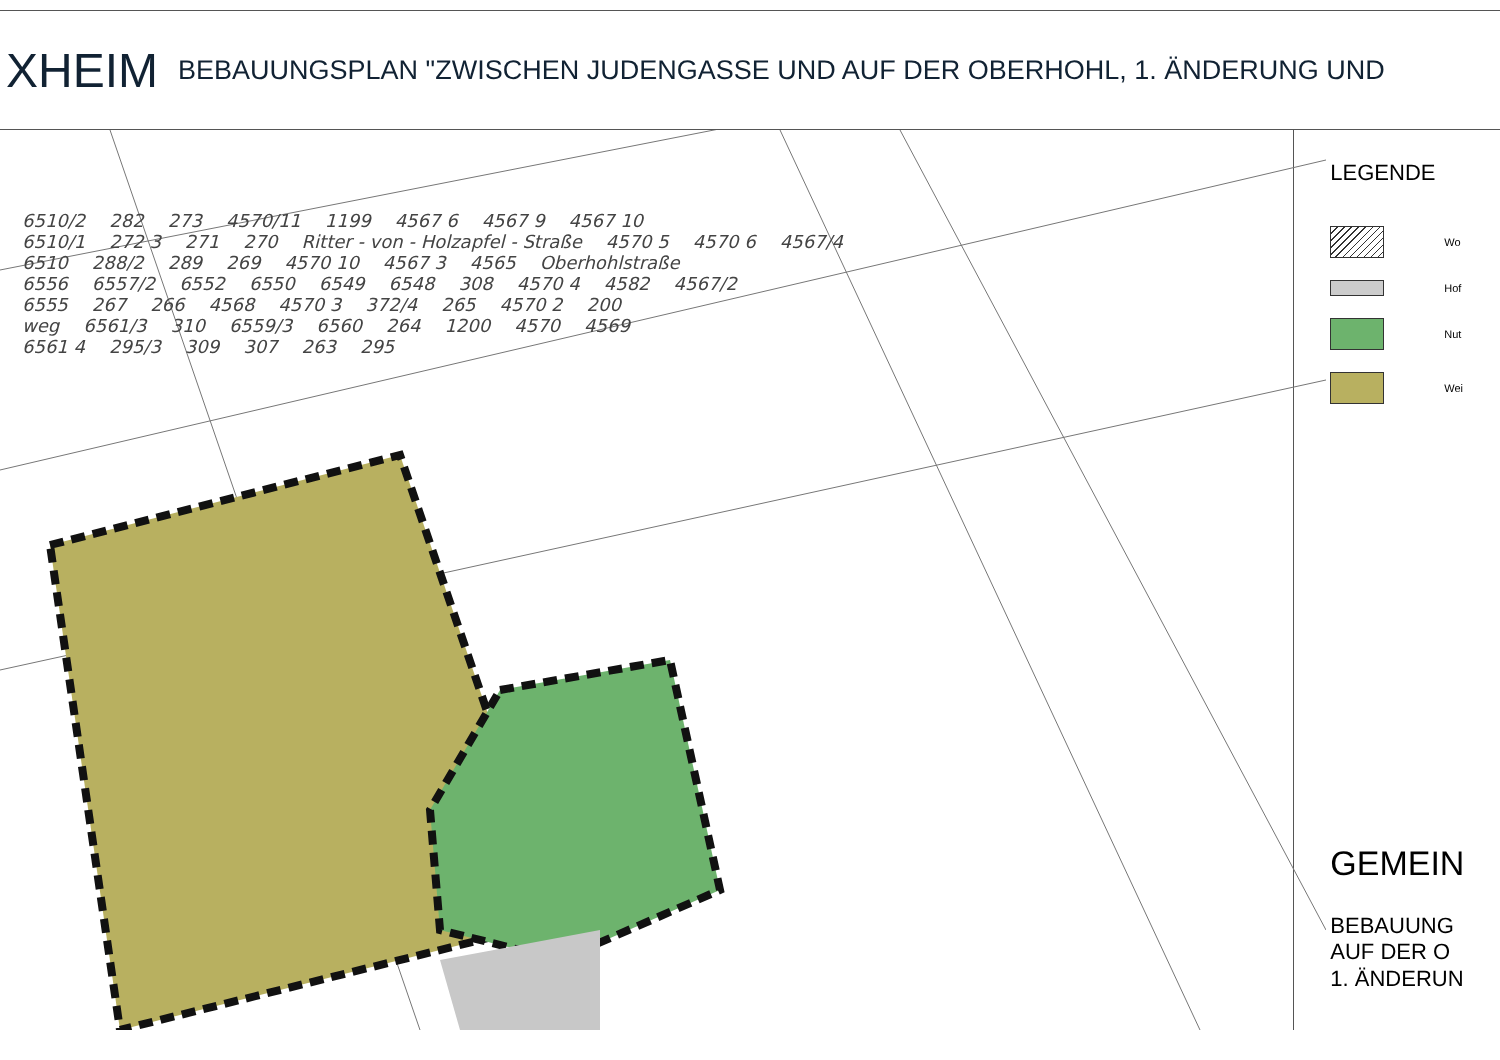XHEIM BEBAUUNGSPLAN "ZWISCHEN JUDENGASSE UND AUF DER OBERHOHL, 1. ÄNDERUNG UND
6510/2 282 273 4570/11 1199 4567 6 4567 9 4567 10
6510/1 272 3 271 270 Ritter - von - Holzapfel - Straße 4570 5 4570 6 4567/4
6510 288/2 289 269 4570 10 4567 3 4565 Oberhohlstraße
6556 6557/2 6552 6550 6549 6548 308 4570 4 4582 4567/2
6555 267 266 4568 4570 3 372/4 265 4570 2 200
weg 6561/3 310 6559/3 6560 264 1200 4570 4569
6561 4 295/3 309 307 263 295
LEGENDE
Wo
Hof
Nut
Wei
GEMEIN
BEBAUUNG
AUF DER O
1. ÄNDERUN